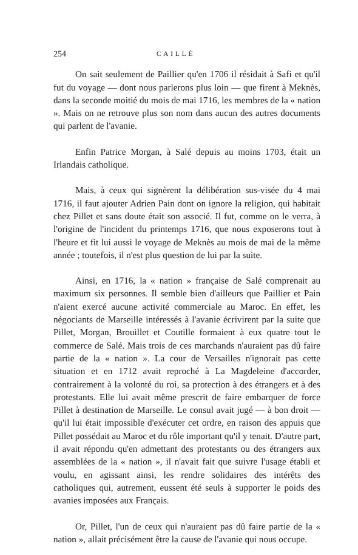254 CAILLÉ
On sait seulement de Paillier qu'en 1706 il résidait à Safi et qu'il fut du voyage — dont nous parlerons plus loin — que firent à Meknès, dans la seconde moitié du mois de mai 1716, les membres de la « nation ». Mais on ne retrouve plus son nom dans aucun des autres documents qui parlent de l'avanie.
Enfin Patrice Morgan, à Salé depuis au moins 1703, était un Irlandais catholique.
Mais, à ceux qui signèrent la délibération sus-visée du 4 mai 1716, il faut ajouter Adrien Pain dont on ignore la religion, qui habitait chez Pillet et sans doute était son associé. Il fut, comme on le verra, à l'origine de l'incident du printemps 1716, que nous exposerons tout à l'heure et fit lui aussi le voyage de Meknès au mois de mai de la même année ; toutefois, il n'est plus question de lui par la suite.
Ainsi, en 1716, la « nation » française de Salé comprenait au maximum six personnes. Il semble bien d'ailleurs que Paillier et Pain n'aient exercé aucune activité commerciale au Maroc. En effet, les négociants de Marseille intéressés à l'avanie écrivirent par la suite que Pillet, Morgan, Brouillet et Coutille formaient à eux quatre tout le commerce de Salé. Mais trois de ces marchands n'auraient pas dû faire partie de la « nation ». La cour de Versailles n'ignorait pas cette situation et en 1712 avait reproché à La Magdeleine d'accorder, contrairement à la volonté du roi, sa protection à des étrangers et à des protestants. Elle lui avait même prescrit de faire embarquer de force Pillet à destination de Marseille. Le consul avait jugé — à bon droit — qu'il lui était impossible d'exécuter cet ordre, en raison des appuis que Pillet possédait au Maroc et du rôle important qu'il y tenait. D'autre part, il avait répondu qu'en admettant des protestants ou des étrangers aux assemblées de la « nation », il n'avait fait que suivre l'usage établi et voulu, en agissant ainsi, les rendre solidaires des intérêts des catholiques qui, autrement, eussent été seuls à supporter le poids des avanies imposées aux Français.
Or, Pillet, l'un de ceux qui n'auraient pas dû faire partie de la « nation », allait précisément être la cause de l'avanie qui nous occupe.